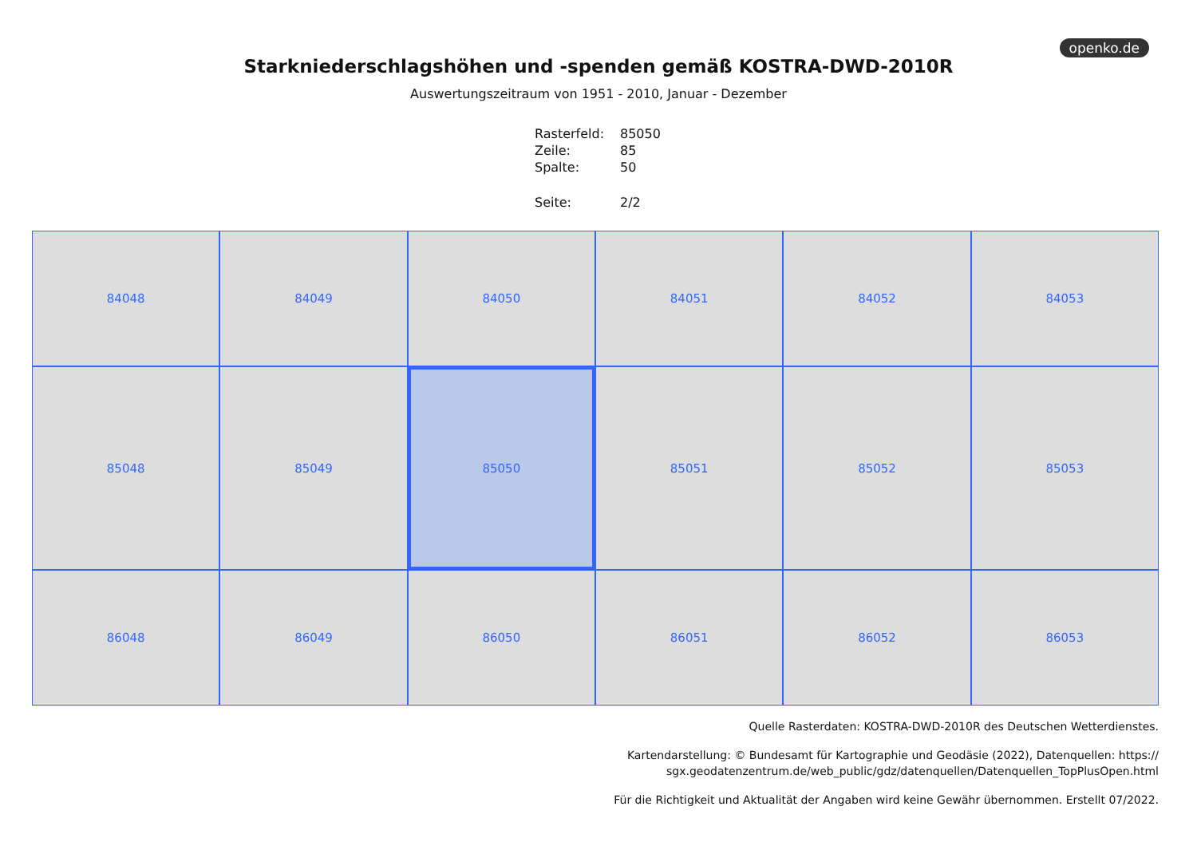openko.de
Starkniederschlagshöhen und -spenden gemäß KOSTRA-DWD-2010R
Auswertungszeitraum von 1951 - 2010, Januar - Dezember
| Rasterfeld: | 85050 |
| Zeile: | 85 |
| Spalte: | 50 |
| Seite: | 2/2 |
84048
84049
84050
84051
84052
84053
85048
85049
85050
85051
85052
85053
86048
86049
86050
86051
86052
86053
Quelle Rasterdaten: KOSTRA-DWD-2010R des Deutschen Wetterdienstes.
Kartendarstellung: © Bundesamt für Kartographie und Geodäsie (2022), Datenquellen: https://
sgx.geodatenzentrum.de/web_public/gdz/datenquellen/Datenquellen_TopPlusOpen.html
Für die Richtigkeit und Aktualität der Angaben wird keine Gewähr übernommen. Erstellt 07/2022.